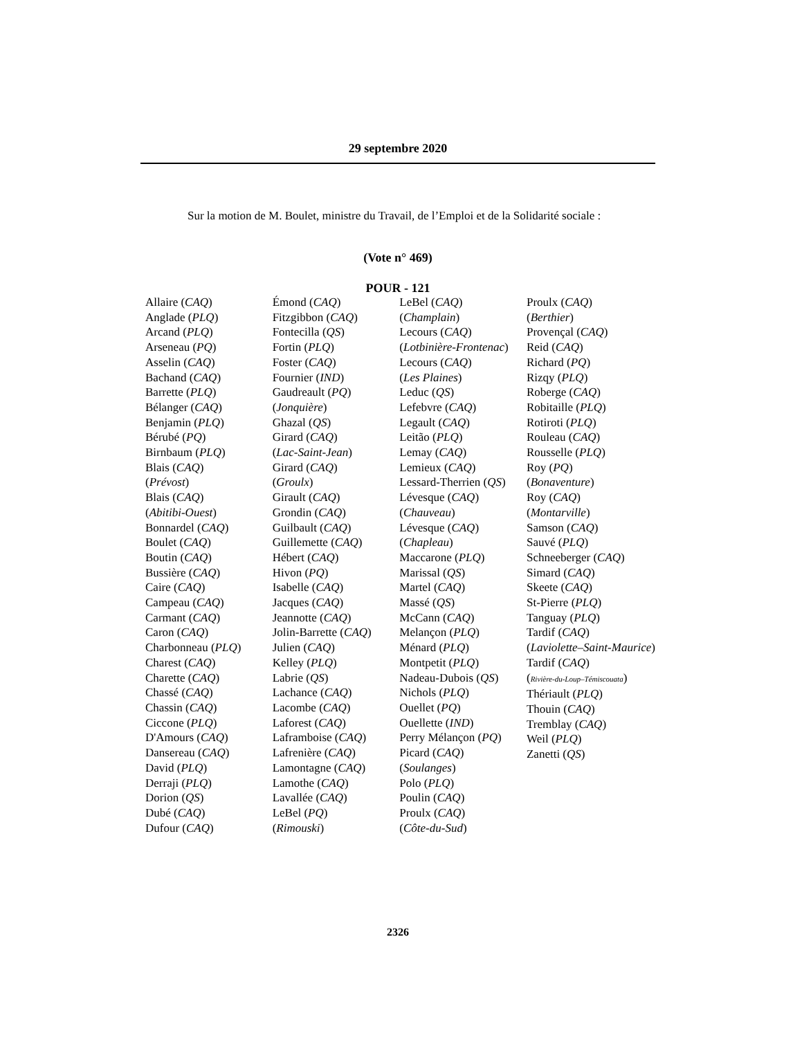29 septembre 2020
Sur la motion de M. Boulet, ministre du Travail, de l’Emploi et de la Solidarité sociale :
(Vote n° 469)
POUR - 121
Allaire (CAQ)
Anglade (PLQ)
Arcand (PLQ)
Arseneau (PQ)
Asselin (CAQ)
Bachand (CAQ)
Barrette (PLQ)
Bélanger (CAQ)
Benjamin (PLQ)
Bérubé (PQ)
Birnbaum (PLQ)
Blais (CAQ)
(Prévost)
Blais (CAQ)
(Abitibi-Ouest)
Bonnardel (CAQ)
Boulet (CAQ)
Boutin (CAQ)
Bussière (CAQ)
Caire (CAQ)
Campeau (CAQ)
Carmant (CAQ)
Caron (CAQ)
Charbonneau (PLQ)
Charest (CAQ)
Charette (CAQ)
Chassé (CAQ)
Chassin (CAQ)
Ciccone (PLQ)
D'Amours (CAQ)
Dansereau (CAQ)
David (PLQ)
Derraji (PLQ)
Dorion (QS)
Dubé (CAQ)
Dufour (CAQ)
Émond (CAQ)
Fitzgibbon (CAQ)
Fontecilla (QS)
Fortin (PLQ)
Foster (CAQ)
Fournier (IND)
Gaudreault (PQ)
(Jonquière)
Ghazal (QS)
Girard (CAQ)
(Lac-Saint-Jean)
Girard (CAQ)
(Groulx)
Girault (CAQ)
Grondin (CAQ)
Guilbault (CAQ)
Guillemette (CAQ)
Hébert (CAQ)
Hivon (PQ)
Isabelle (CAQ)
Jacques (CAQ)
Jeannotte (CAQ)
Jolin-Barrette (CAQ)
Julien (CAQ)
Kelley (PLQ)
Labrie (QS)
Lachance (CAQ)
Lacombe (CAQ)
Laforest (CAQ)
Laframboise (CAQ)
Lafrenière (CAQ)
Lamontagne (CAQ)
Lamothe (CAQ)
Lavallée (CAQ)
LeBel (PQ)
(Rimouski)
LeBel (CAQ)
(Champlain)
Lecours (CAQ)
(Lotbinière-Frontenac)
Lecours (CAQ)
(Les Plaines)
Leduc (QS)
Lefebvre (CAQ)
Legault (CAQ)
Leitão (PLQ)
Lemay (CAQ)
Lemieux (CAQ)
Lessard-Therrien (QS)
Lévesque (CAQ)
(Chauveau)
Lévesque (CAQ)
(Chapleau)
Maccarone (PLQ)
Marissal (QS)
Martel (CAQ)
Massé (QS)
McCann (CAQ)
Melançon (PLQ)
Ménard (PLQ)
Montpetit (PLQ)
Nadeau-Dubois (QS)
Nichols (PLQ)
Ouellet (PQ)
Ouellette (IND)
Perry Mélançon (PQ)
Picard (CAQ)
(Soulanges)
Polo (PLQ)
Poulin (CAQ)
Proulx (CAQ)
(Côte-du-Sud)
Proulx (CAQ)
(Berthier)
Provençal (CAQ)
Reid (CAQ)
Richard (PQ)
Rizqy (PLQ)
Roberge (CAQ)
Robitaille (PLQ)
Rotiroti (PLQ)
Rouleau (CAQ)
Rousselle (PLQ)
Roy (PQ)
(Bonaventure)
Roy (CAQ)
(Montarville)
Samson (CAQ)
Sauvé (PLQ)
Schneeberger (CAQ)
Simard (CAQ)
Skeete (CAQ)
St-Pierre (PLQ)
Tanguay (PLQ)
Tardif (CAQ)
(Laviolette–Saint-Maurice)
Tardif (CAQ)
(Rivière-du-Loup–Témiscouata)
Thériault (PLQ)
Thouin (CAQ)
Tremblay (CAQ)
Weil (PLQ)
Zanetti (QS)
2326